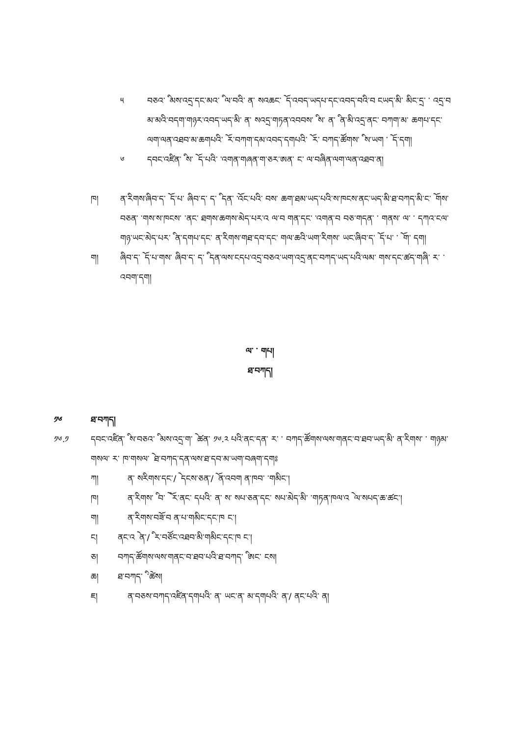༥ བཅའ་ ི མས་འདྲ་དང་མའ་ ི ལ་བའི་ ན་ སའཆང་ ོ ད་འབད་ཡདཔ་དང་འབད་བའི་བ ངཡད་མི་ མིང་དྲ་ ་ འདྲ་བ མ་མའི་བདག་གཉར་འབད་ཡད་མི་ ན་ སའདྲ་གཏན་འབབས་ ི ས་ ན་ ི ན་མི་འདྲ་ནང་ བཀག་མ་ ཆགཔ་དང་ལག་ལན་འཐབ་མ་ཆགཔའི་ ོ ར་བཀག་དམ་འབད་དགཔའི་ ོ ར་ བཀད་ཚོགས་ ི ས་ཡག ་ ོ ད་དག།
༦ དབང་འཛིན་ ི ས་ ོ ད་པའི་ ་འགན་གཞན་ག་ཅར་ཨན་ ང་ ལ་བཞིན་ལག་ལན་འཐབ་ན།
ཁ། ན་རིགས་ཞིབ་ད་ ོ ད་པ་ ཞིབ་ད་ ད་ ི དན་ ་འོང་པའི་ བས་ ཆག་ཐམ་ཡད་པའི་ས་ཁངས་ནང་ཡད་མི་ཐ་བཀད་མི་ང་ ོ གས་ བཅན་ ་གས་ས་ཁངས་ ་ནང་ ཐགས་ཆགས་མེད་པར་འ ལ་བ གན་དང་ ་འགན་བ བཅ་གདན་ ་ གནས་ ལ་ ་ དཀའ་ངལ་གཉ་ཡང་མེད་པར་ ི ན་དགཔ་དང་ ན་རིགས་གཐ་དབ་དང་ གལ་ཆའི་ཡག་རིགས་ ཡང་ཞིབ་ད་ ོ ད་པ་ ་ ོ ག་ དག།
ག། ཞིབ་ད་ ོ ད་པ་གས་ ཞིབ་ད་ ད་ ི དན་ལས་ངདཔ་འདྲ་བཅའ་ཡག་འདྲ་ནང་བཀད་ཡད་པའི་ལམ་ གས་དང་ཚད་གཞི་ ར་ ་ འབག་དག།
ལ་ ་ གཔ།
ཐ་བཀད།
༡༦ ཐ་བཀད།
༡༦.༡ དབང་འཛིན་ ི ས་བཅའ་ ི མས་འདྲ་ག་ ེ ཚན་ ༡༦.༢ པའི་ནང་དན་ ར་ ་ བཀད་ཚོགས་ལས་གནང་བ་ཐབ་ཡད་མི་ ན་རིགས་ ་ གཉམ་གསལ་ ར་ ཁ་གསལ་ ེ ཐ་བཀད་དན་ལས་ཐ་དབ་མ་ཡག་བཞག་དགཿ
ཀ། ན་ སརིགས་དང་/ ེ དངས་ཅན་/ ོ ན་འབག ན་ཁབ་ ་གམིང་།
ཁ། ན་རིགས་ ི བ་ ེ ོ ར་ནང་ དཔའི་ ན་ ས་ སཔ་ཅན་དང་ སཔ་མེད་མི་ ་གཏན་ཁལ་འ ེ ལ་སཔད་ཆ་ཚང་།
ག། ན་རིགས་བཟོ་བ ན་པ་གམིང་དང་ཁ ང་།
ང། ནང་འ ེ ན་/ ི ར་བཙོང་འཐབ་མི་གམིང་དང་ཁ ང་།
ཅ། བཀད་ཚོགས་ལས་གནང་བ་ཐབ་པའི་ཐ་བཀད་ ི ཨང་ ངས།
ཆ། ཐ་བཀད་ ི ་ཚེས།
ཇ། ན་བཅས་བཀད་འཛིན་དགཔའི་ ན་ ཡང་ན་ མ་དགཔའི་ ན་/ ནང་པའི་ ན།